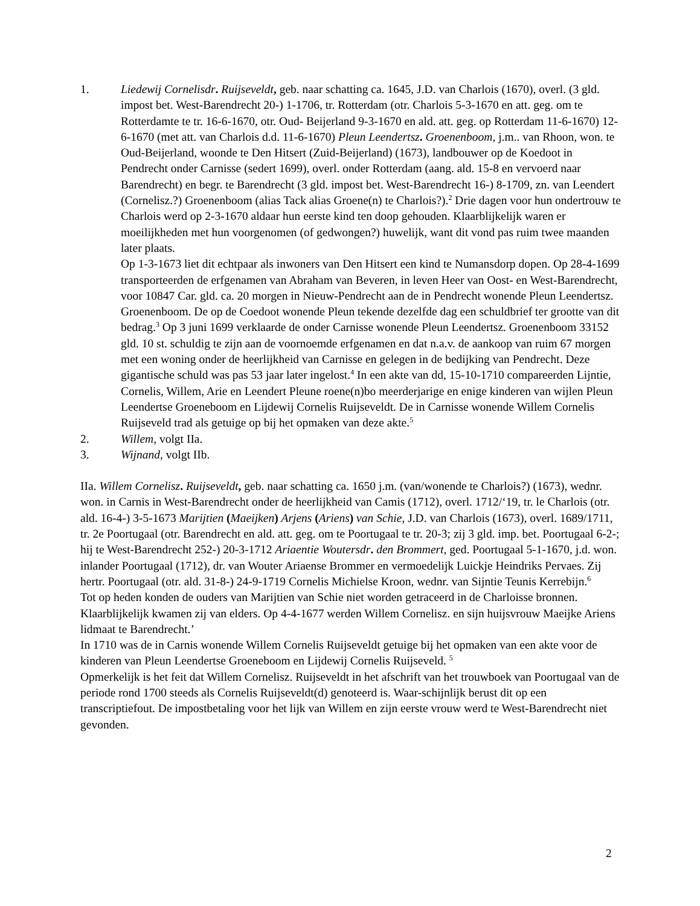1. Liedewij Cornelisdr. Ruijseveldt, geb. naar schatting ca. 1645, J.D. van Charlois (1670), overl. (3 gld. impost bet. West-Barendrecht 20-) 1-1706, tr. Rotterdam (otr. Charlois 5-3-1670 en att. geg. om te Rotterdamte te tr. 16-6-1670, otr. Oud- Beijerland 9-3-1670 en ald. att. geg. op Rotterdam 11-6-1670) 12-6-1670 (met att. van Charlois d.d. 11-6-1670) Pleun Leendertsz. Groenenboom, j.m.. van Rhoon, won. te Oud-Beijerland, woonde te Den Hitsert (Zuid-Beijerland) (1673), landbouwer op de Koedoot in Pendrecht onder Carnisse (sedert 1699), overl. onder Rotterdam (aang. ald. 15-8 en vervoerd naar Barendrecht) en begr. te Barendrecht (3 gld. impost bet. West-Barendrecht 16-) 8-1709, zn. van Leendert (Cornelisz.?) Groenenboom (alias Tack alias Groene(n) te Charlois?).<sup>2</sup> Drie dagen voor hun ondertrouw te Charlois werd op 2-3-1670 aldaar hun eerste kind ten doop gehouden. Klaarblijkelijk waren er moeilijkheden met hun voorgenomen (of gedwongen?) huwelijk, want dit vond pas ruim twee maanden later plaats.
Op 1-3-1673 liet dit echtpaar als inwoners van Den Hitsert een kind te Numansdorp dopen. Op 28-4-1699 transporteerden de erfgenamen van Abraham van Beveren, in leven Heer van Oost- en West-Barendrecht, voor 10847 Car. gld. ca. 20 morgen in Nieuw-Pendrecht aan de in Pendrecht wonende Pleun Leendertsz. Groenenboom. De op de Coedoot wonende Pleun tekende dezelfde dag een schuldbrief ter grootte van dit bedrag.<sup>3</sup> Op 3 juni 1699 verklaarde de onder Carnisse wonende Pleun Leendertsz. Groenenboom 33152 gld. 10 st. schuldig te zijn aan de voornoemde erfgenamen en dat n.a.v. de aankoop van ruim 67 morgen met een woning onder de heerlijkheid van Carnisse en gelegen in de bedijking van Pendrecht. Deze gigantische schuld was pas 53 jaar later ingelost.<sup>4</sup> In een akte van dd, 15-10-1710 compareerden Lijntie, Cornelis, Willem, Arie en Leendert Pleune roene(n)bo meerderjarige en enige kinderen van wijlen Pleun Leendertse Groeneboom en Lijdewij Cornelis Ruijseveldt. De in Carnisse wonende Willem Cornelis Ruijseveld trad als getuige op bij het opmaken van deze akte.<sup>5</sup>
2. Willem, volgt IIa.
3. Wijnand, volgt IIb.
IIa. Willem Cornelisz. Ruijseveldt, geb. naar schatting ca. 1650 j.m. (van/wonende te Charlois?) (1673), wednr. won. in Carnis in West-Barendrecht onder de heerlijkheid van Camis (1712), overl. 1712/‘19, tr. le Charlois (otr. ald. 16-4-) 3-5-1673 Marijtien (Maeijken) Arjens (Ariens) van Schie, J.D. van Charlois (1673), overl. 1689/1711, tr. 2e Poortugaal (otr. Barendrecht en ald. att. geg. om te Poortugaal te tr. 20-3; zij 3 gld. imp. bet. Poortugaal 6-2-; hij te West-Barendrecht 252-) 20-3-1712 Ariaentie Woutersdr. den Brommert, ged. Poortugaal 5-1-1670, j.d. won. inlander Poortugaal (1712), dr. van Wouter Ariaense Brommer en vermoedelijk Luickje Heindriks Pervaes. Zij hertr. Poortugaal (otr. ald. 31-8-) 24-9-1719 Cornelis Michielse Kroon, wednr. van Sijntie Teunis Kerrebijn.<sup>6</sup>
Tot op heden konden de ouders van Marijtien van Schie niet worden getraceerd in de Charloisse bronnen. Klaarblijkelijk kwamen zij van elders. Op 4-4-1677 werden Willem Cornelisz. en sijn huijsvrouw Maeijke Ariens lidmaat te Barendrecht.’
In 1710 was de in Carnis wonende Willem Cornelis Ruijseveldt getuige bij het opmaken van een akte voor de kinderen van Pleun Leendertse Groeneboom en Lijdewij Cornelis Ruijseveld. <sup>5</sup>
Opmerkelijk is het feit dat Willem Cornelisz. Ruijseveldt in het afschrift van het trouwboek van Poortugaal van de periode rond 1700 steeds als Cornelis Ruijseveldt(d) genoteerd is. Waar-schijnlijk berust dit op een transcriptiefout. De impostbetaling voor het lijk van Willem en zijn eerste vrouw werd te West-Barendrecht niet gevonden.
2